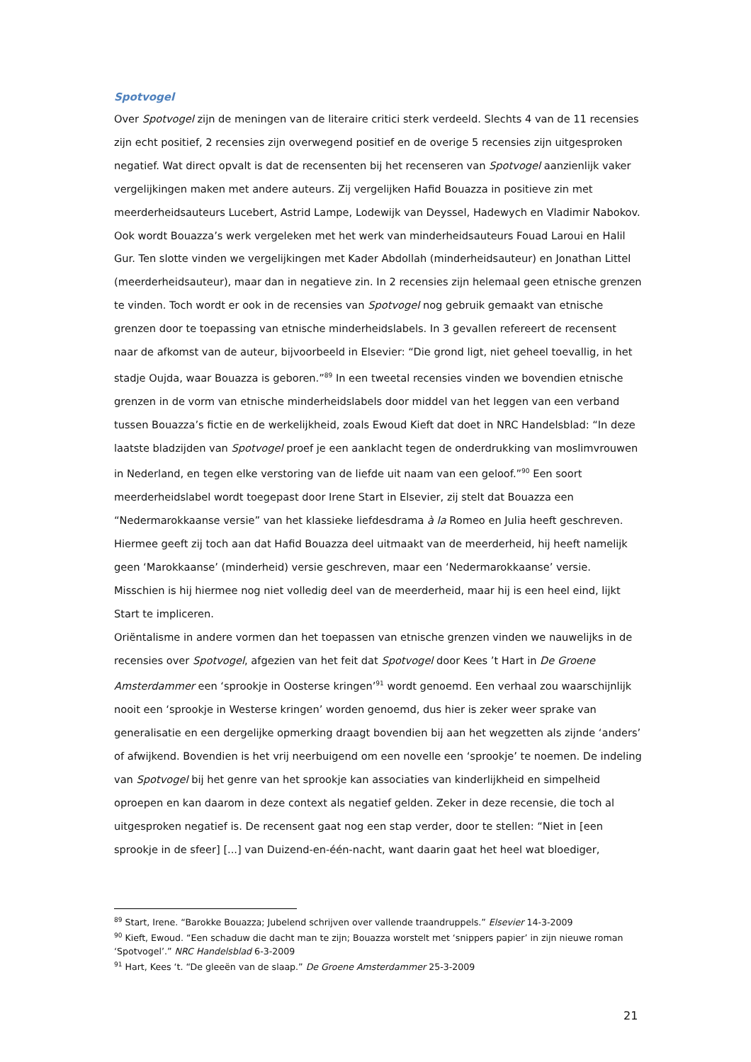Spotvogel
Over Spotvogel zijn de meningen van de literaire critici sterk verdeeld. Slechts 4 van de 11 recensies zijn echt positief, 2 recensies zijn overwegend positief en de overige 5 recensies zijn uitgesproken negatief. Wat direct opvalt is dat de recensenten bij het recenseren van Spotvogel aanzienlijk vaker vergelijkingen maken met andere auteurs. Zij vergelijken Hafid Bouazza in positieve zin met meerderheidsauteurs Lucebert, Astrid Lampe, Lodewijk van Deyssel, Hadewych en Vladimir Nabokov. Ook wordt Bouazza’s werk vergeleken met het werk van minderheidsauteurs Fouad Laroui en Halil Gur. Ten slotte vinden we vergelijkingen met Kader Abdollah (minderheidsauteur) en Jonathan Littel (meerderheidsauteur), maar dan in negatieve zin. In 2 recensies zijn helemaal geen etnische grenzen te vinden. Toch wordt er ook in de recensies van Spotvogel nog gebruik gemaakt van etnische grenzen door te toepassing van etnische minderheidslabels. In 3 gevallen refereert de recensent naar de afkomst van de auteur, bijvoorbeeld in Elsevier: “Die grond ligt, niet geheel toevallig, in het stadje Oujda, waar Bouazza is geboren.”<sup>89</sup> In een tweetal recensies vinden we bovendien etnische grenzen in de vorm van etnische minderheidslabels door middel van het leggen van een verband tussen Bouazza’s fictie en de werkelijkheid, zoals Ewoud Kieft dat doet in NRC Handelsblad: “In deze laatste bladzijden van Spotvogel proef je een aanklacht tegen de onderdrukking van moslimvrouwen in Nederland, en tegen elke verstoring van de liefde uit naam van een geloof.”<sup>90</sup> Een soort meerderheidslabel wordt toegepast door Irene Start in Elsevier, zij stelt dat Bouazza een “Nedermarokkaanse versie” van het klassieke liefdesdrama à la Romeo en Julia heeft geschreven. Hiermee geeft zij toch aan dat Hafid Bouazza deel uitmaakt van de meerderheid, hij heeft namelijk geen ‘Marokkaanse’ (minderheid) versie geschreven, maar een ‘Nedermarokkaanse’ versie. Misschien is hij hiermee nog niet volledig deel van de meerderheid, maar hij is een heel eind, lijkt Start te impliceren.
Oriëntalisme in andere vormen dan het toepassen van etnische grenzen vinden we nauwelijks in de recensies over Spotvogel, afgezien van het feit dat Spotvogel door Kees ’t Hart in De Groene Amsterdammer een ‘sprookje in Oosterse kringen’<sup>91</sup> wordt genoemd. Een verhaal zou waarschijnlijk nooit een ‘sprookje in Westerse kringen’ worden genoemd, dus hier is zeker weer sprake van generalisatie en een dergelijke opmerking draagt bovendien bij aan het wegzetten als zijnde ‘anders’ of afwijkend. Bovendien is het vrij neerbuigend om een novelle een ‘sprookje’ te noemen. De indeling van Spotvogel bij het genre van het sprookje kan associaties van kinderlijkheid en simpelheid oproepen en kan daarom in deze context als negatief gelden. Zeker in deze recensie, die toch al uitgesproken negatief is. De recensent gaat nog een stap verder, door te stellen: “Niet in [een sprookje in de sfeer] [...] van Duizend-en-één-nacht, want daarin gaat het heel wat bloediger,
<sup>89</sup> Start, Irene. “Barokke Bouazza; Jubelend schrijven over vallende traandruppels.” Elsevier 14-3-2009
<sup>90</sup> Kieft, Ewoud. “Een schaduw die dacht man te zijn; Bouazza worstelt met ‘snippers papier’ in zijn nieuwe roman ‘Spotvogel’.” NRC Handelsblad 6-3-2009
<sup>91</sup> Hart, Kees ‘t. “De gleeën van de slaap.” De Groene Amsterdammer 25-3-2009
21